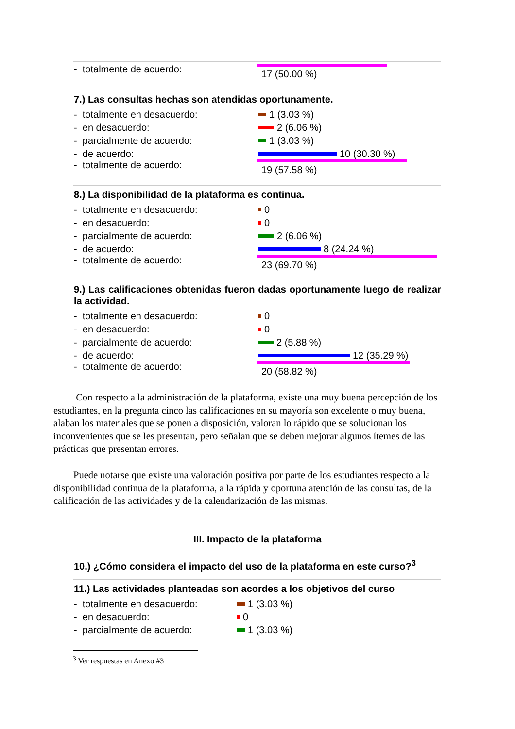- totalmente de acuerdo: 17 (50.00 %)
7.) Las consultas hechas son atendidas oportunamente.
- totalmente en desacuerdo: 1 (3.03 %)
- en desacuerdo: 2 (6.06 %)
- parcialmente de acuerdo: 1 (3.03 %)
- de acuerdo: 10 (30.30 %)
- totalmente de acuerdo: 19 (57.58 %)
8.) La disponibilidad de la plataforma es continua.
- totalmente en desacuerdo: 0
- en desacuerdo: 0
- parcialmente de acuerdo: 2 (6.06 %)
- de acuerdo: 8 (24.24 %)
- totalmente de acuerdo: 23 (69.70 %)
9.) Las calificaciones obtenidas fueron dadas oportunamente luego de realizar la actividad.
- totalmente en desacuerdo: 0
- en desacuerdo: 0
- parcialmente de acuerdo: 2 (5.88 %)
- de acuerdo: 12 (35.29 %)
- totalmente de acuerdo: 20 (58.82 %)
Con respecto a la administración de la plataforma, existe una muy buena percepción de los estudiantes, en la pregunta cinco las calificaciones en su mayoría son excelente o muy buena, alaban los materiales que se ponen a disposición, valoran lo rápido que se solucionan los inconvenientes que se les presentan, pero señalan que se deben mejorar algunos ítemes de las prácticas que presentan errores.
Puede notarse que existe una valoración positiva por parte de los estudiantes respecto a la disponibilidad continua de la plataforma, a la rápida y oportuna atención de las consultas, de la calificación de las actividades y de la calendarización de las mismas.
III. Impacto de la plataforma
10.) ¿Cómo considera el impacto del uso de la plataforma en este curso?<sup>3</sup>
11.) Las actividades planteadas son acordes a los objetivos del curso
- totalmente en desacuerdo: 1 (3.03 %)
- en desacuerdo: 0
- parcialmente de acuerdo: 1 (3.03 %)
<sup>3</sup> Ver respuestas en Anexo #3